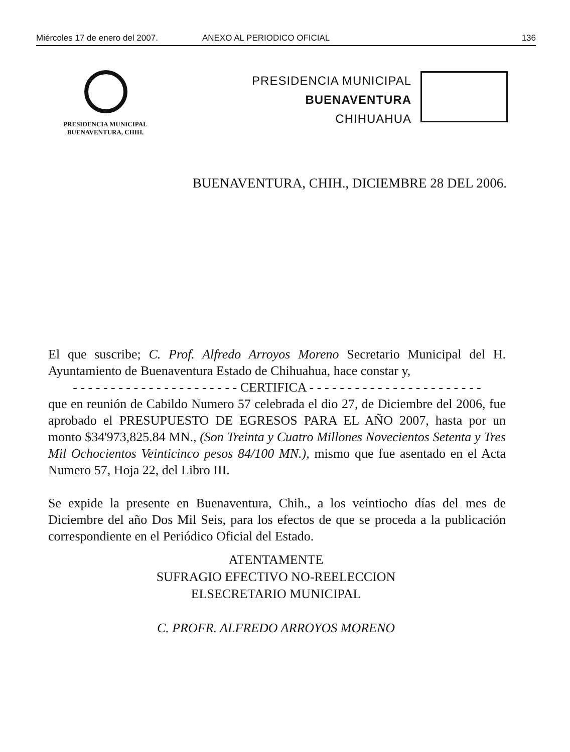Miércoles 17 de enero del 2007. ANEXO AL PERIODICO OFICIAL 136
PRESIDENCIA MUNICIPAL
BUENAVENTURA, CHIH.
PRESIDENCIA MUNICIPAL
BUENAVENTURA
CHIHUAHUA
BUENAVENTURA, CHIH., DICIEMBRE 28 DEL 2006.
El que suscribe; C. Prof. Alfredo Arroyos Moreno Secretario Municipal del H. Ayuntamiento de Buenaventura Estado de Chihuahua, hace constar y,
- - - - - - - - - - - - - - - - - - - - - - CERTIFICA - - - - - - - - - - - - - - - - - - - - - - -
que en reunión de Cabildo Numero 57 celebrada el dio 27, de Diciembre del 2006, fue aprobado el PRESUPUESTO DE EGRESOS PARA EL AÑO 2007, hasta por un monto $34'973,825.84 MN., (Son Treinta y Cuatro Millones Novecientos Setenta y Tres Mil Ochocientos Veinticinco pesos 84/100 MN.), mismo que fue asentado en el Acta Numero 57, Hoja 22, del Libro III.
Se expide la presente en Buenaventura, Chih., a los veintiocho días del mes de Diciembre del año Dos Mil Seis, para los efectos de que se proceda a la publicación correspondiente en el Periódico Oficial del Estado.
ATENTAMENTE
SUFRAGIO EFECTIVO NO-REELECCION
ELSECRETARIO MUNICIPAL
C. PROFR. ALFREDO ARROYOS MORENO